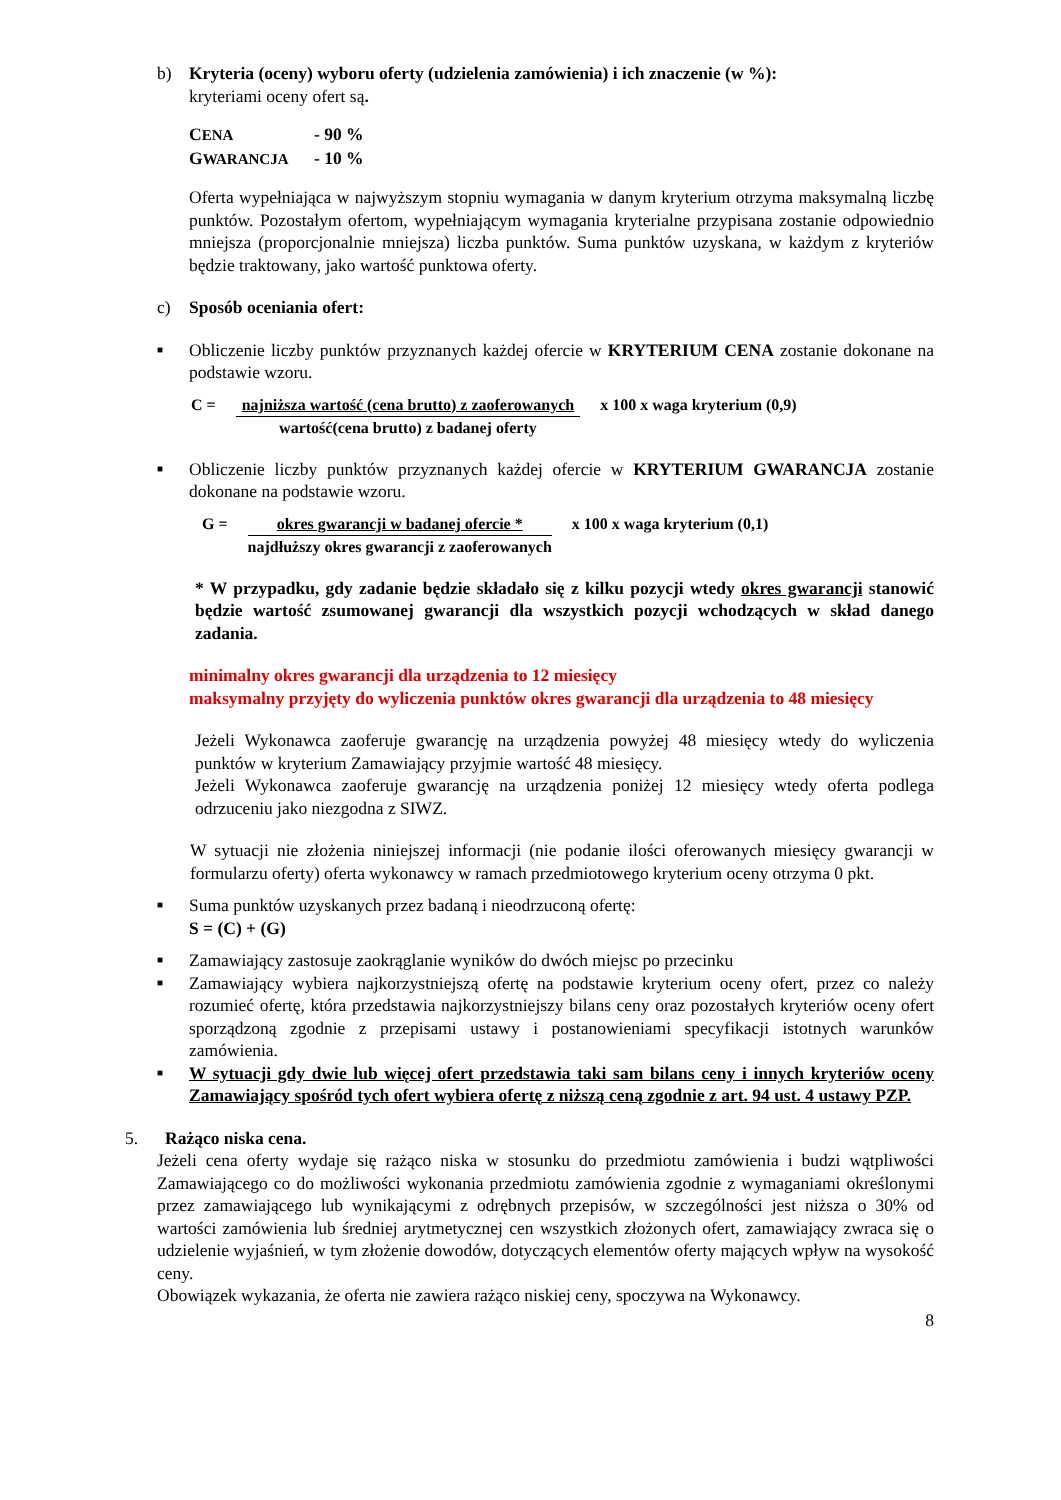b) Kryteria (oceny) wyboru oferty (udzielenia zamówienia) i ich znaczenie (w %):
kryteriami oceny ofert są.
CENA - 90 %
GWARANCJA - 10 %
Oferta wypełniająca w najwyższym stopniu wymagania w danym kryterium otrzyma maksymalną liczbę punktów. Pozostałym ofertom, wypełniającym wymagania kryterialne przypisana zostanie odpowiednio mniejsza (proporcjonalnie mniejsza) liczba punktów. Suma punktów uzyskana, w każdym z kryteriów będzie traktowany, jako wartość punktowa oferty.
c) Sposób oceniania ofert:
■
Obliczenie liczby punktów przyznanych każdej ofercie w KRYTERIUM CENA zostanie dokonane na podstawie wzoru.
C = najniższa wartość (cena brutto) z zaoferowanych
wartość(cena brutto) z badanej oferty
x 100 x waga kryterium (0,9)
■
Obliczenie liczby punktów przyznanych każdej ofercie w KRYTERIUM GWARANCJA zostanie dokonane na podstawie wzoru.
G = okres gwarancji w badanej ofercie *
najdłuższy okres gwarancji z zaoferowanych
x 100 x waga kryterium (0,1)
* W przypadku, gdy zadanie będzie składało się z kilku pozycji wtedy okres gwarancji stanowić będzie wartość zsumowanej gwarancji dla wszystkich pozycji wchodzących w skład danego zadania.
minimalny okres gwarancji dla urządzenia to 12 miesięcy
maksymalny przyjęty do wyliczenia punktów okres gwarancji dla urządzenia to 48 miesięcy
Jeżeli Wykonawca zaoferuje gwarancję na urządzenia powyżej 48 miesięcy wtedy do wyliczenia punktów w kryterium Zamawiający przyjmie wartość 48 miesięcy.
Jeżeli Wykonawca zaoferuje gwarancję na urządzenia poniżej 12 miesięcy wtedy oferta podlega odrzuceniu jako niezgodna z SIWZ.
W sytuacji nie złożenia niniejszej informacji (nie podanie ilości oferowanych miesięcy gwarancji w formularzu oferty) oferta wykonawcy w ramach przedmiotowego kryterium oceny otrzyma 0 pkt.
■
Suma punktów uzyskanych przez badaną i nieodrzuconą ofertę:
S = (C) + (G)
■
Zamawiający zastosuje zaokrąglanie wyników do dwóch miejsc po przecinku
■
Zamawiający wybiera najkorzystniejszą ofertę na podstawie kryterium oceny ofert, przez co należy rozumieć ofertę, która przedstawia najkorzystniejszy bilans ceny oraz pozostałych kryteriów oceny ofert sporządzoną zgodnie z przepisami ustawy i postanowieniami specyfikacji istotnych warunków zamówienia.
■
W sytuacji gdy dwie lub więcej ofert przedstawia taki sam bilans ceny i innych kryteriów oceny Zamawiający spośród tych ofert wybiera ofertę z niższą ceną zgodnie z art. 94 ust. 4 ustawy PZP.
5. Rażąco niska cena.
Jeżeli cena oferty wydaje się rażąco niska w stosunku do przedmiotu zamówienia i budzi wątpliwości Zamawiającego co do możliwości wykonania przedmiotu zamówienia zgodnie z wymaganiami określonymi przez zamawiającego lub wynikającymi z odrębnych przepisów, w szczególności jest niższa o 30% od wartości zamówienia lub średniej arytmetycznej cen wszystkich złożonych ofert, zamawiający zwraca się o udzielenie wyjaśnień, w tym złożenie dowodów, dotyczących elementów oferty mających wpływ na wysokość ceny.
Obowiązek wykazania, że oferta nie zawiera rażąco niskiej ceny, spoczywa na Wykonawcy.
8